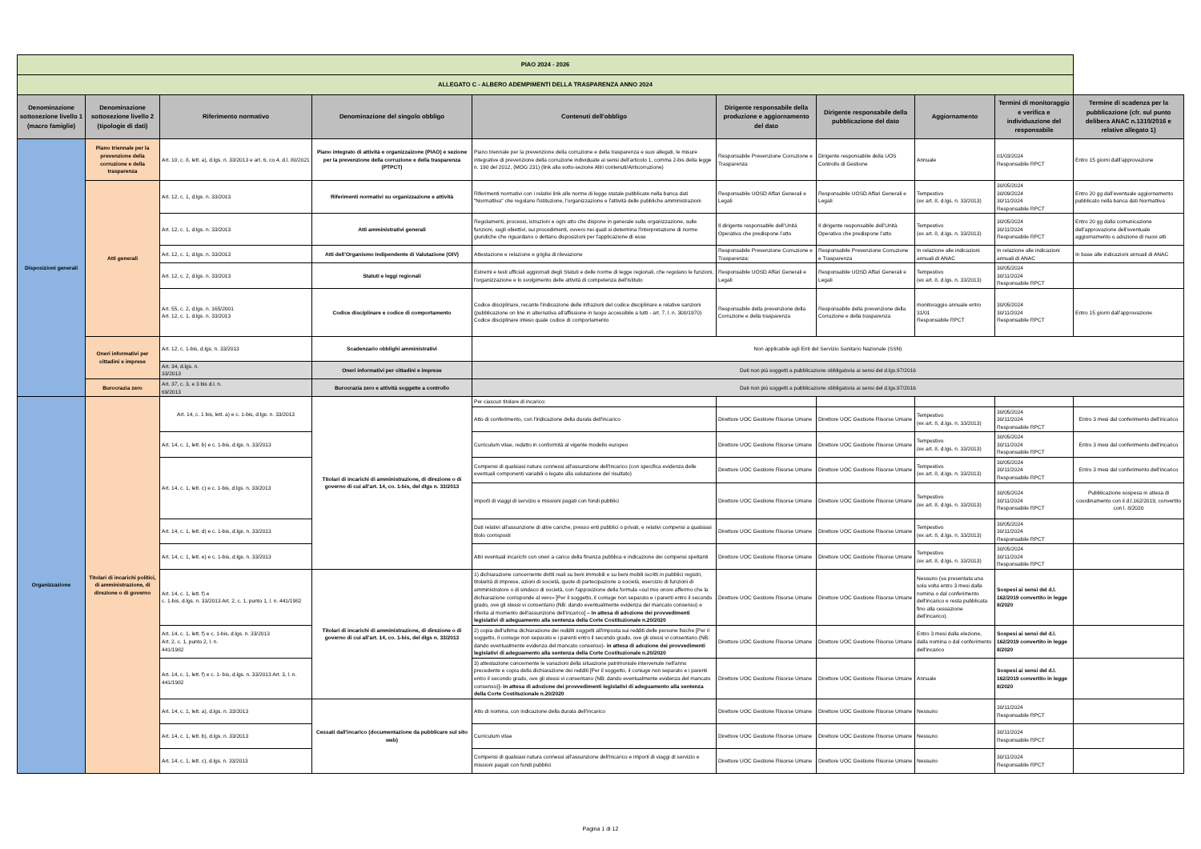| PIAO 2024 - 2026 | | | | | | | | | |
| ALLEGATO C - ALBERO ADEMPIMENTI DELLA TRASPARENZA ANNO 2024 | | | | | | | | | |
| Denominazione sottosezione livello 1 (macro famiglie) | Denominazione sottosezione livello 2 (tipologie di dati) | Riferimento normativo | Denominazione del singolo obbligo | Contenuti dell'obbligo | Dirigente responsabile della produzione e aggiornamento del dato | Dirigente responsabile della pubblicazione del dato | Aggiornamento | Termini di monitoraggio e verifica e individuazione del responsabile | Termine di scadenza per la pubblicazione (cfr. sul punto delibera ANAC n.1310/2016 e relative allegato 1) |
| Disposizioni generali | Piano triennale per la prevenzione della corruzione e della trasparenza | Art. 10, c. 8, lett. a), d.lgs. n. 33/2013 e art. 6, co.4, d.l. 80/2021 | Piano integrato di attività e organizzaizone (PIAO) e sezione per la prevenzione della corruzione e della trasparenza (PTPCT) | Piano triennale per la prevenzione della corruzione e della trasparenza e suoi allegati, le misure integrative di prevenzione della corruzione individuate ai sensi dell’articolo 1, comma 2-bis della legge n. 190 del 2012, (MOG 231) (link alla sotto-sezione Altri contenuti/Anticorruzione) | Responsabile Prevenzione Corruzione e Trasparenza | Dirigente responsabile della UOS Controllo di Gestione | Annuale | 01/03/2024 Responsabile RPCT | Entro 15 giorni dalll’approvazione |
| | Atti generali | Art. 12, c. 1, d.lgs. n. 33/2013 | Riferimenti normativi su organizzazione e attività | Riferimenti normativi con i relativi link alle norme di legge statale pubblicate nella banca dati "Normattiva" che regolano l'istituzione, l'organizzazione e l'attività delle pubbliche amministrazioni | Responsabile UOSD Affari Generali e Legali | Responsabile UOSD Affari Generali e Legali | Tempestivo (ex art. 8, d.lgs. n. 33/2013) | 30/05/2024 30/09/2024 30/11/2024 Responsabile RPCT | Entro 20 gg dall’eventuale aggiornamento pubblicato nella banca dati Normattiva |
| | | Art. 12, c. 1, d.lgs. n. 33/2013 | Atti amministrativi generali | Regolamenti, processi, istruzioni e ogni atto che dispone in generale sulla organizzazione, sulle funzioni, sugli obiettivi, sui procedimenti, ovvero nei quali si determina l'interpretazione di norme giuridiche che riguardano o dettano disposizioni per l'applicazione di esse | Il dirigente responsabile dell’Unità Operativa che predispone l’atto | Il dirigente responsabile dell’Unità Operativa che predispone l’atto | Tempestivo (ex art. 8, d.lgs. n. 33/2013) | 30/05/2024 30/11/2024 Responsabile RPCT | Entro 20 gg dalla comunicazione dell’approvazione dell’eventuale aggiornamento o adozione di nuovi atti |
| | | Art. 12, c. 1, d.lgs. n. 33/2013 | Atti dell’Organismo Indipendente di Valutazione (OIV) | Attestazione e relazione e griglia di rilevazione | Responsabile Prevenzione Corruzione e Trasparenza: | Responsabile Prevenzione Corruzione e Trasparenza | In relazione alle indicazioni annuali di ANAC | In relazione alle indicazioni annuali di ANAC | In base alle indicazioni annuali di ANAC |
| | | Art. 12, c. 2, d.lgs. n. 33/2013 | Statuti e leggi regionali | Estremi e testi ufficiali aggiornati degli Statuti e delle norme di legge regionali, che regolano le funzioni, l'organizzazione e lo svolgimento delle attività di competenza dell'Istituto | Responsabile UOSD Affari Generali e Legali | Responsabile UOSD Affari Generali e Legali | Tempestivo (ex art. 8, d.lgs. n. 33/2013) | 30/05/2024 30/11/2024 Responsabile RPCT | |
| | | Art. 55, c. 2, d.lgs. n. 165/2001 Art. 12, c. 1, d.lgs. n. 33/2013 | Codice disciplinare e codice di comportamento | Codice disciplinare, recante l'indicazione delle infrazioni del codice disciplinare e relative sanzioni (pubblicazione on line in alternativa all'affissione in luogo accessibile a tutti - art. 7, l. n. 300/1970) Codice disciplinare inteso quale codice di comportamento | Responsabile della prevenzione della Corruzione e della trasparenza | Responsabile della prevenzione della Corruzione e della trasparenza | monitoraggio annuale entro 31/01 Responsabile RPCT | 30/05/2024 30/11/2024 Responsabile RPCT | Entro 15 giorni dall’approvazione |
| | Oneri informativi per cittadini e imprese | Art. 12, c. 1-bis, d.lgs. n. 33/2013 | Scadenzario obblighi amministrativi | Non applicabile agli Enti del Servizio Sanitario Nazionale (SSN) | | | | | |
| | | Art. 34, d.lgs. n. 33/2013 | Oneri informativi per cittadini e imprese | Dati non più soggetti a pubblicazione obbligatoria ai sensi del d.lgs.97/2016 | | | | | |
| | Burocrazia zero | Art. 37, c. 3, e 3 bis d.l. n. 69/2013 | Burocrazia zero e attività soggette a controllo | Dati non più soggetti a pubblicazione obbligatoria ai sensi del d.lgs.97/2016 | | | | | |
| Organizzazione | Titolari di incarichi politici, di amministrazione, di direzione o di governo | Art. 14, c. 1 bis, lett. a) e c. 1-bis, d.lgs. n. 33/2013 | Titolari di incarichi di amministrazione, di direzione o di governo di cui all'art. 14, co. 1-bis, del dlgs n. 33/2013 | Per ciascun titolare di incarico: | | | | | |
| | | | | Atto di conferimento, con l'indicazione della durata dell'incarico | Direttore UOC Gestione Risorse Umane | Direttore UOC Gestione Risorse Umane | Tempestivo (ex art. 8, d.lgs. n. 33/2013) | 30/05/2024 30/11/2024 Responsabile RPCT | Entro 3 mesi dal conferimento dell’incarico |
| | | Art. 14, c. 1, lett. b) e c. 1-bis, d.lgs. n. 33/2013 | | Curriculum vitae, redatto in conformità al vigente modello europeo | Direttore UOC Gestione Risorse Umane | Direttore UOC Gestione Risorse Umane | Tempestivo (ex art. 8, d.lgs. n. 33/2013) | 30/05/2024 30/11/2024 Responsabile RPCT | Entro 3 mesi dal conferimento dell’incarico |
| | | Art. 14, c. 1, lett. c) e c. 1-bis, d.lgs. n. 33/2013 | | Compensi di qualsiasi natura connessi all'assunzione dell'incarico (con specifica evidenza delle eventuali componenti variabili o legate alla valutazione del risultato) | Direttore UOC Gestione Risorse Umane | Direttore UOC Gestione Risorse Umane | Tempestivo (ex art. 8, d.lgs. n. 33/2013) | 30/05/2024 30/11/2024 Responsabile RPCT | Entro 3 mesi dal conferimento dell’incarico |
| | | | | Importi di viaggi di servizio e missioni pagati con fondi pubblici | Direttore UOC Gestione Risorse Umane | Direttore UOC Gestione Risorse Umane | Tempestivo (ex art. 8, d.lgs. n. 33/2013) | 30/05/2024 30/11/2024 Responsabile RPCT | Pubblicazione sospesa in attesa di coordinamento con il d.l.162/2019, convertito con l. 8/2020 |
| | | Art. 14, c. 1, lett. d) e c. 1-bis, d.lgs. n. 33/2013 | | Dati relativi all'assunzione di altre cariche, presso enti pubblici o privati, e relativi compensi a qualsiasi titolo corrisposti | Direttore UOC Gestione Risorse Umane | Direttore UOC Gestione Risorse Umane | Tempestivo (ex art. 8, d.lgs. n. 33/2013) | 30/05/2024 30/11/2024 Responsabile RPCT | |
| | | Art. 14, c. 1, lett. e) e c. 1-bis, d.lgs. n. 33/2013 | | Altri eventuali incarichi con oneri a carico della finanza pubblica e indicazione dei compensi spettanti | Direttore UOC Gestione Risorse Umane | Direttore UOC Gestione Risorse Umane | Tempestivo (ex art. 8, d.lgs. n. 33/2013) | 30/05/2024 30/11/2024 Responsabile RPCT | |
| | | Art. 14, c. 1, lett. f) e c. 1-bis, d.lgs. n. 33/2013 Art. 2, c. 1, punto 1, l. n. 441/1982 | Titolari di incarichi di amministrazione, di direzione o di governo di cui all'art. 14, co. 1-bis, del dlgs n. 33/2013 | 1) dichiarazione concernente diritti reali su beni immobili e su beni mobili iscritti in pubblici registri, titolarità di imprese, azioni di società, quote di partecipazione a società, esercizio di funzioni di amministratore o di sindaco di società, con l'apposizione della formula «sul mio onore affermo che la dichiarazione corrisponde al vero» [Per il soggetto, il coniuge non separato e i parenti entro il secondo grado, ove gli stessi vi consentano (NB: dando eventualmente evidenza del mancato consenso) e riferita al momento dell'assunzione dell'incarico] – In attesa di adozione dei provvedimenti legislativi di adeguamento alla sentenza della Corte Costituzionale n.20/2020 | Direttore UOC Gestione Risorse Umane | Direttore UOC Gestione Risorse Umane | Nessuno (va presentata una sola volta entro 3 mesi dalla nomina o dal conferimento dell'incarico e resta pubblicata fino alla cessazione dell'incarico). | Sospesi ai sensi del d.l. 162/2019 convertito in legge 8/2020 | |
| | | Art. 14, c. 1, lett. f) e c. 1-bis, d.lgs. n. 33/2013 Art. 2, c. 1, punto 2, l. n. 441/1982 | | 2) copia dell'ultima dichiarazione dei redditi soggetti all'imposta sui redditi delle persone fisiche [Per il soggetto, il coniuge non separato e i parenti entro il secondo grado, ove gli stessi vi consentano (NB: dando eventualmente evidenza del mancato consenso)- in attesa di adozione dei provvedimenti legislativi di adeguamento alla sentenza della Corte Costituzionale n.20/2020 | Direttore UOC Gestione Risorse Umane | Direttore UOC Gestione Risorse Umane | Entro 3 mesi dalla elezione, dalla nomina o dal conferimento dell'incarico | Sospesi ai sensi del d.l. 162/2019 convertito in legge 8/2020 | |
| | | Art. 14, c. 1, lett. f) e c. 1- bis, d.lgs. n. 33/2013 Art. 3, l. n. 441/1982 | | 3) attestazione concernente le variazioni della situazione patrimoniale intervenute nell'anno precedente e copia della dichiarazione dei redditi [Per il soggetto, il coniuge non separato e i parenti entro il secondo grado, ove gli stessi vi consentano (NB: dando eventualmente evidenza del mancato consenso)] - In attesa di adozione dei provvedimenti legislativi di adeguamento alla sentenza della Corte Costituzionale n.20/2020 | Direttore UOC Gestione Risorse Umane | Direttore UOC Gestione Risorse Umane | Annuale | Sospesi ai sensi del d.l. 162/2019 convertito in legge 8/2020 | |
| | | Art. 14, c. 1, lett. a), d.lgs. n. 33/2013 | Cessati dall'incarico (documentazione da pubblicare sul sito web) | Atto di nomina, con indicazione della durata dell’incarico | Direttore UOC Gestione Risorse Umane | Direttore UOC Gestione Risorse Umane | Nessuno | 30/11/2024 Responsabile RPCT | |
| | | Art. 14, c. 1, lett. b), d.lgs. n. 33/2013 | | Curriculum vitae | Direttore UOC Gestione Risorse Umane | Direttore UOC Gestione Risorse Umane | Nessuno | 30/11/2024 Responsabile RPCT | |
| | | Art. 14, c. 1, lett. c), d.lgs. n. 33/2013 | | Compensi di qualsiasi natura connessi all'assunzione dell'incarico e importi di viaggi di servizio e missioni pagati con fondi pubblici | Direttore UOC Gestione Risorse Umane | Direttore UOC Gestione Risorse Umane | Nessuno | 30/11/2024 Responsabile RPCT | |
Pagina 1 di 12